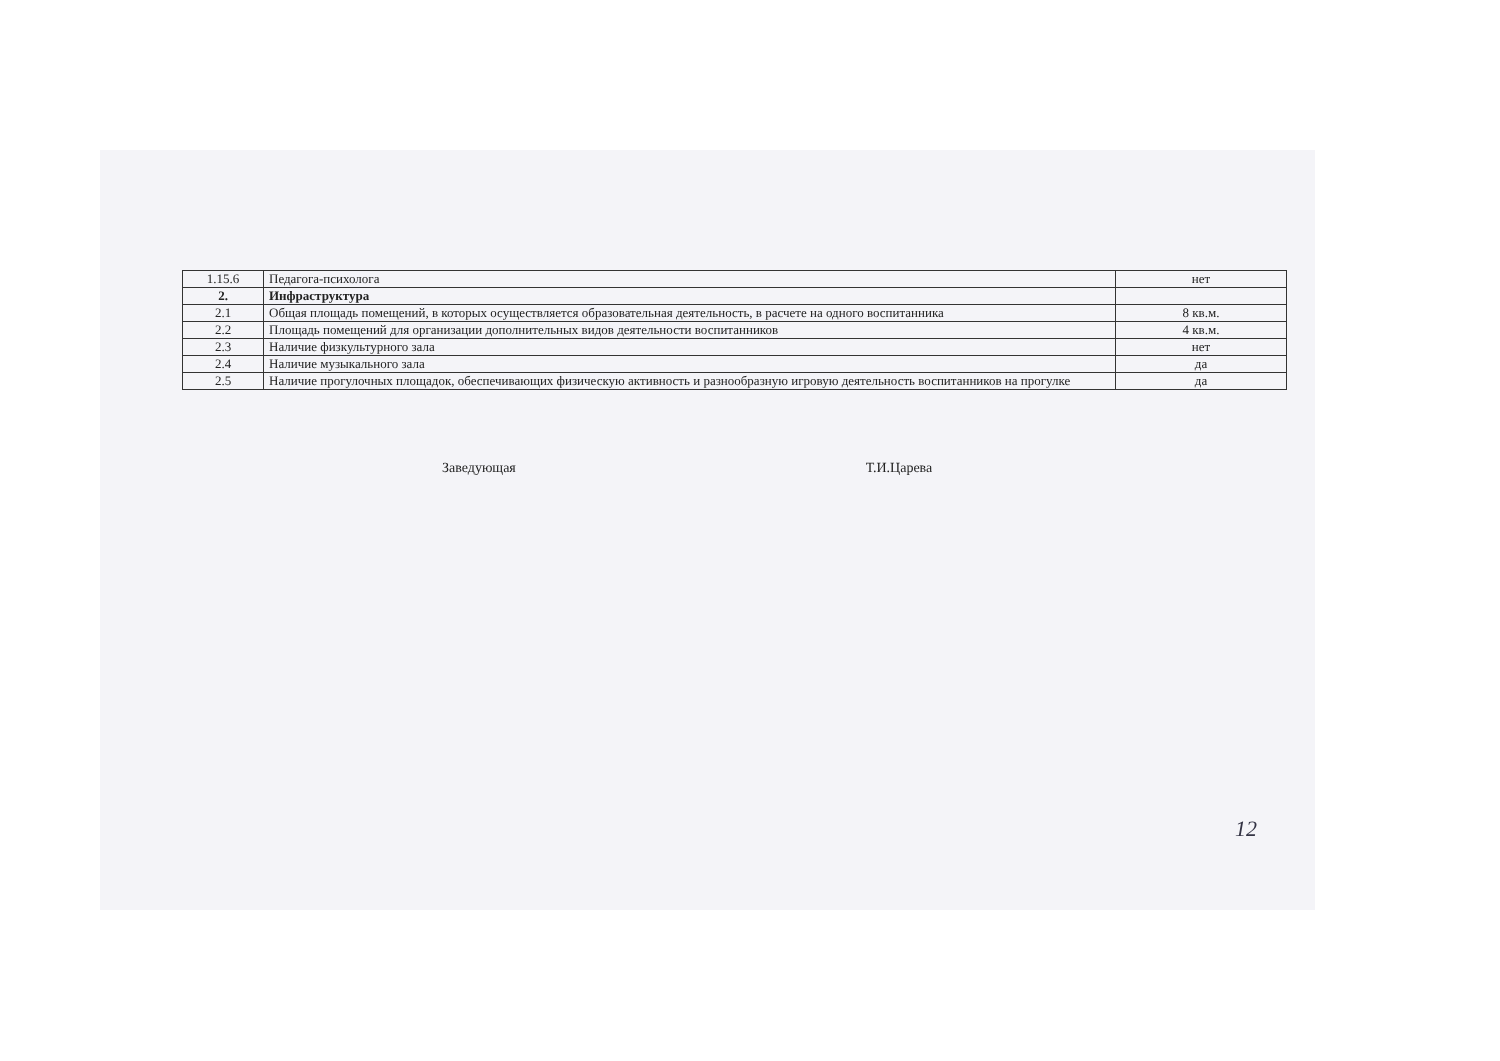| 1.15.6 | Педагога-психолога | нет |
| 2. | Инфраструктура | |
| 2.1 | Общая площадь помещений, в которых осуществляется образовательная деятельность, в расчете на одного воспитанника | 8 кв.м. |
| 2.2 | Площадь помещений для организации дополнительных видов деятельности воспитанников | 4 кв.м. |
| 2.3 | Наличие физкультурного зала | нет |
| 2.4 | Наличие музыкального зала | да |
| 2.5 | Наличие прогулочных площадок, обеспечивающих физическую активность и разнообразную игровую деятельность воспитанников на прогулке | да |
Заведующая Т.И.Царева
12